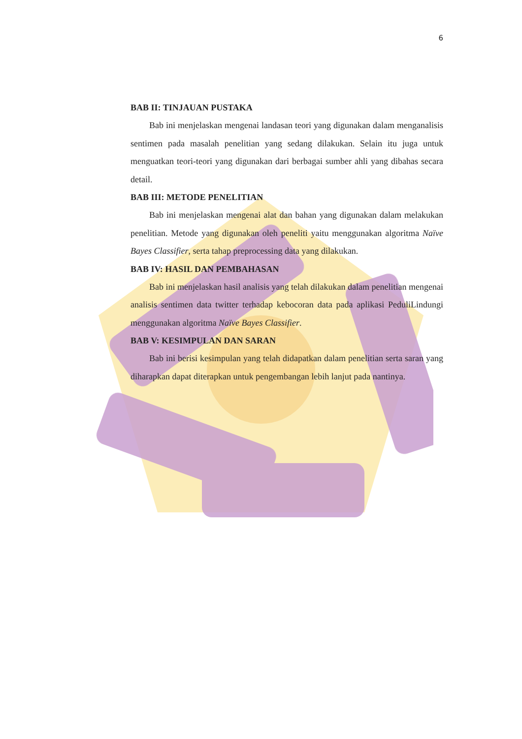6
BAB II: TINJAUAN PUSTAKA
Bab ini menjelaskan mengenai landasan teori yang digunakan dalam menganalisis sentimen pada masalah penelitian yang sedang dilakukan. Selain itu juga untuk menguatkan teori-teori yang digunakan dari berbagai sumber ahli yang dibahas secara detail.
BAB III: METODE PENELITIAN
Bab ini menjelaskan mengenai alat dan bahan yang digunakan dalam melakukan penelitian. Metode yang digunakan oleh peneliti yaitu menggunakan algoritma Naïve Bayes Classifier, serta tahap preprocessing data yang dilakukan.
BAB IV: HASIL DAN PEMBAHASAN
Bab ini menjelaskan hasil analisis yang telah dilakukan dalam penelitian mengenai analisis sentimen data twitter terhadap kebocoran data pada aplikasi PeduliLindungi menggunakan algoritma Naïve Bayes Classifier.
BAB V: KESIMPULAN DAN SARAN
Bab ini berisi kesimpulan yang telah didapatkan dalam penelitian serta saran yang diharapkan dapat diterapkan untuk pengembangan lebih lanjut pada nantinya.